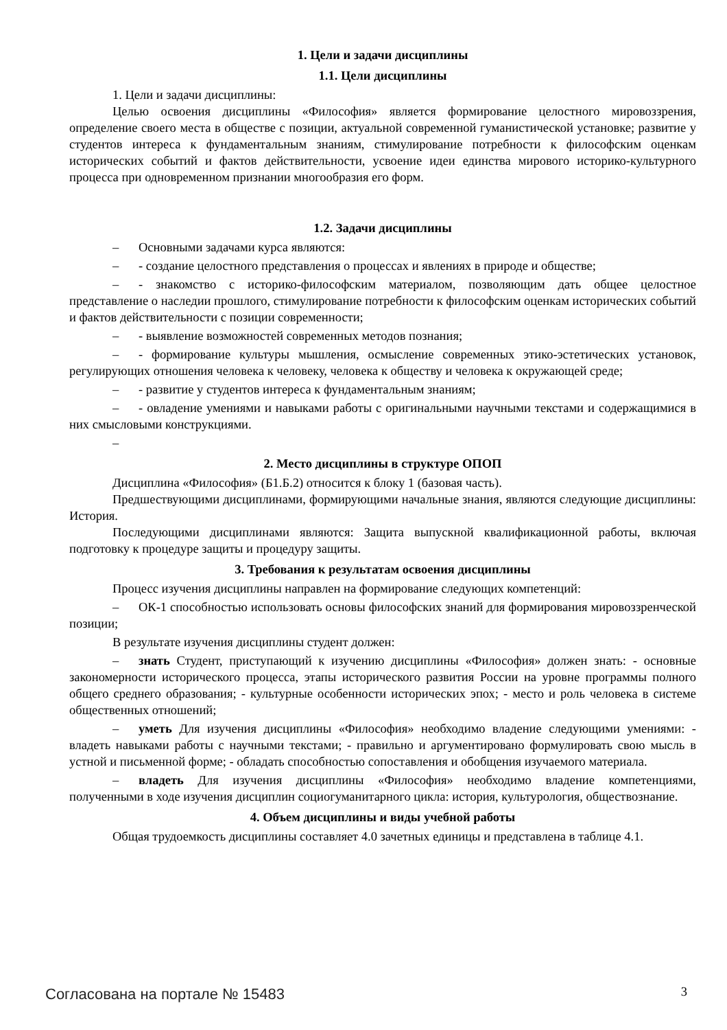1. Цели и задачи дисциплины
1.1. Цели дисциплины
1. Цели и задачи дисциплины:
Целью освоения дисциплины «Философия» является формирование целостного мировоззрения, определение своего места в обществе с позиции, актуальной современной гуманистической установке; развитие у студентов интереса к фундаментальным знаниям, стимулирование потребности к философским оценкам исторических событий и фактов действительности, усвоение идеи единства мирового историко-культурного процесса при одновременном признании многообразия его форм.
1.2. Задачи дисциплины
– Основными задачами курса являются:
– - создание целостного представления о процессах и явлениях в природе и обществе;
– - знакомство с историко-философским материалом, позволяющим дать общее целостное представление о наследии прошлого, стимулирование потребности к философским оценкам исторических событий и фактов действительности с позиции современности;
– - выявление возможностей современных методов познания;
– - формирование культуры мышления, осмысление современных этико-эстетических установок, регулирующих отношения человека к человеку, человека к обществу и человека к окружающей среде;
– - развитие у студентов интереса к фундаментальным знаниям;
– - овладение умениями и навыками работы с оригинальными научными текстами и содержащимися в них смысловыми конструкциями.
–
2. Место дисциплины в структуре ОПОП
Дисциплина «Философия» (Б1.Б.2) относится к блоку 1 (базовая часть).
Предшествующими дисциплинами, формирующими начальные знания, являются следующие дисциплины: История.
Последующими дисциплинами являются: Защита выпускной квалификационной работы, включая подготовку к процедуре защиты и процедуру защиты.
3. Требования к результатам освоения дисциплины
Процесс изучения дисциплины направлен на формирование следующих компетенций:
– ОК-1 способностью использовать основы философских знаний для формирования мировоззренческой позиции;
В результате изучения дисциплины студент должен:
– знать Студент, приступающий к изучению дисциплины «Философия» должен знать: - основные закономерности исторического процесса, этапы исторического развития России на уровне программы полного общего среднего образования; - культурные особенности исторических эпох; - место и роль человека в системе общественных отношений;
– уметь Для изучения дисциплины «Философия» необходимо владение следующими умениями: - владеть навыками работы с научными текстами; - правильно и аргументировано формулировать свою мысль в устной и письменной форме; - обладать способностью сопоставления и обобщения изучаемого материала.
– владеть Для изучения дисциплины «Философия» необходимо владение компетенциями, полученными в ходе изучения дисциплин социогуманитарного цикла: история, культурология, обществознание.
4. Объем дисциплины и виды учебной работы
Общая трудоемкость дисциплины составляет 4.0 зачетных единицы и представлена в таблице 4.1.
Согласована на портале № 15483 3